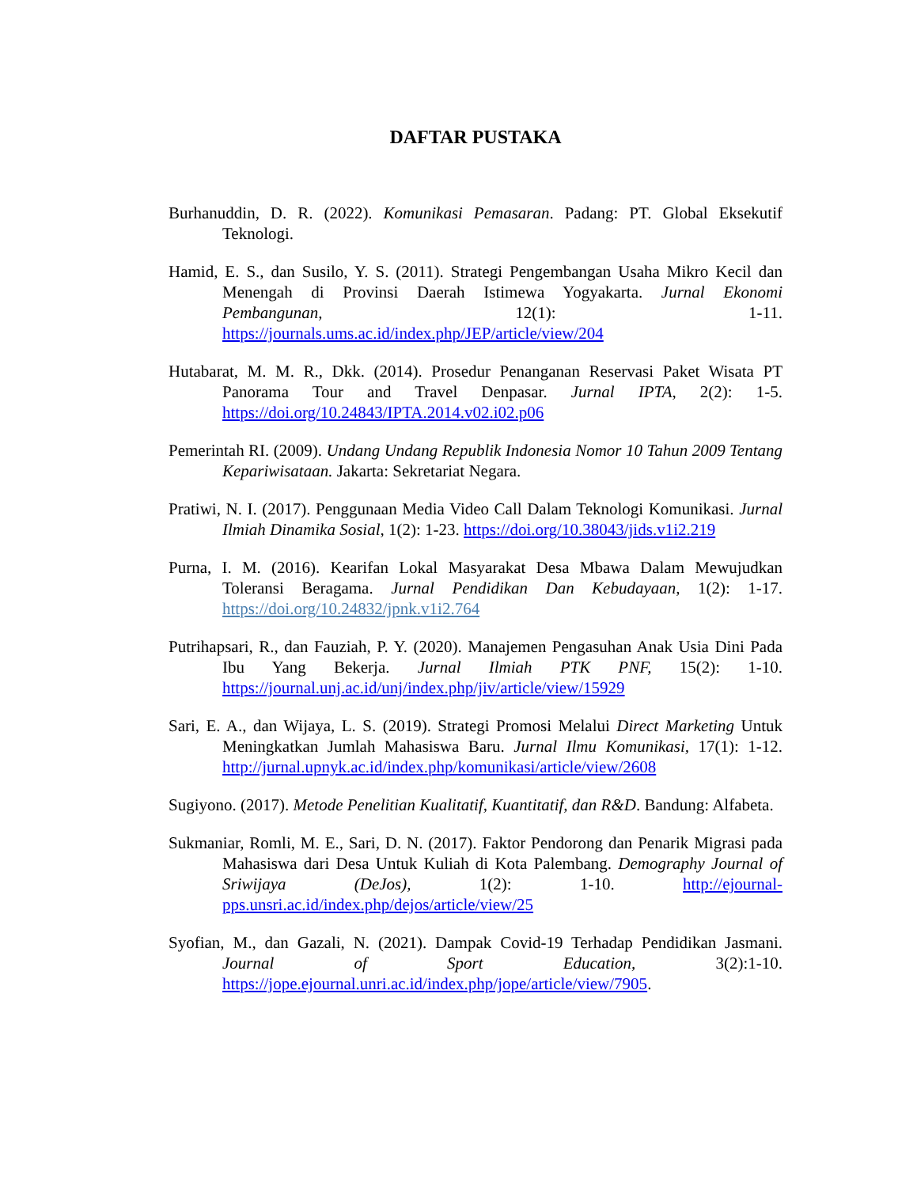DAFTAR PUSTAKA
Burhanuddin, D. R. (2022). Komunikasi Pemasaran. Padang: PT. Global Eksekutif Teknologi.
Hamid, E. S., dan Susilo, Y. S. (2011). Strategi Pengembangan Usaha Mikro Kecil dan Menengah di Provinsi Daerah Istimewa Yogyakarta. Jurnal Ekonomi Pembangunan, 12(1): 1-11. https://journals.ums.ac.id/index.php/JEP/article/view/204
Hutabarat, M. M. R., Dkk. (2014). Prosedur Penanganan Reservasi Paket Wisata PT Panorama Tour and Travel Denpasar. Jurnal IPTA, 2(2): 1-5. https://doi.org/10.24843/IPTA.2014.v02.i02.p06
Pemerintah RI. (2009). Undang Undang Republik Indonesia Nomor 10 Tahun 2009 Tentang Kepariwisataan. Jakarta: Sekretariat Negara.
Pratiwi, N. I. (2017). Penggunaan Media Video Call Dalam Teknologi Komunikasi. Jurnal Ilmiah Dinamika Sosial, 1(2): 1-23. https://doi.org/10.38043/jids.v1i2.219
Purna, I. M. (2016). Kearifan Lokal Masyarakat Desa Mbawa Dalam Mewujudkan Toleransi Beragama. Jurnal Pendidikan Dan Kebudayaan, 1(2): 1-17. https://doi.org/10.24832/jpnk.v1i2.764
Putrihapsari, R., dan Fauziah, P. Y. (2020). Manajemen Pengasuhan Anak Usia Dini Pada Ibu Yang Bekerja. Jurnal Ilmiah PTK PNF, 15(2): 1-10. https://journal.unj.ac.id/unj/index.php/jiv/article/view/15929
Sari, E. A., dan Wijaya, L. S. (2019). Strategi Promosi Melalui Direct Marketing Untuk Meningkatkan Jumlah Mahasiswa Baru. Jurnal Ilmu Komunikasi, 17(1): 1-12. http://jurnal.upnyk.ac.id/index.php/komunikasi/article/view/2608
Sugiyono. (2017). Metode Penelitian Kualitatif, Kuantitatif, dan R&D. Bandung: Alfabeta.
Sukmaniar, Romli, M. E., Sari, D. N. (2017). Faktor Pendorong dan Penarik Migrasi pada Mahasiswa dari Desa Untuk Kuliah di Kota Palembang. Demography Journal of Sriwijaya (DeJos), 1(2): 1-10. http://ejournal-pps.unsri.ac.id/index.php/dejos/article/view/25
Syofian, M., dan Gazali, N. (2021). Dampak Covid-19 Terhadap Pendidikan Jasmani. Journal of Sport Education, 3(2):1-10. https://jope.ejournal.unri.ac.id/index.php/jope/article/view/7905.